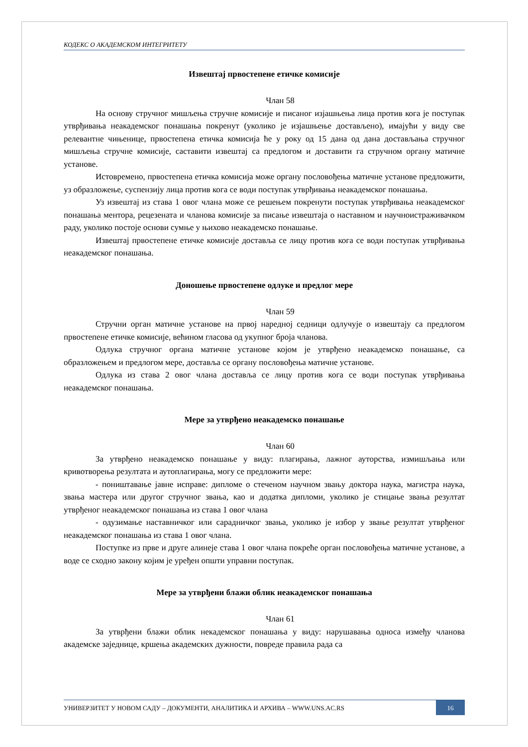КОДЕКС О АКАДЕМСКОМ ИНТЕГРИТЕТУ
Извештај првостепене етичке комисије
Члан 58
На основу стручног мишљења стручне комисије и писаног изјашњења лица против кога је поступак утврђивања неакадемског понашања покренут (уколико је изјашњење достављено), имајући у виду све релевантне чињенице, првостепена етичка комисија ће у року од 15 дана од дана достављања стручног мишљења стручне комисије, саставити извештај са предлогом и доставити га стручном органу матичне установе.
Истовремено, првостепена етичка комисија може органу пословођења матичне установе предложити, уз образложење, суспензију лица против кога се води поступак утврђивања неакадемског понашања.
Уз извештај из става 1 овог члана може се решењем покренути поступак утврђивања неакадемског понашања ментора, рецезената и чланова комисије за писање извештаја о наставном и научноистраживачком раду, уколико постоје основи сумње у њихово неакадемско понашање.
Извештај првостепене етичке комисије доставља се лицу против кога се води поступак утврђивања неакадемског понашања.
Доношење првостепене одлуке и предлог мере
Члан 59
Стручни орган матичне установе на првој наредној седници одлучује о извештају са предлогом првостепене етичке комисије, већином гласова од укупног броја чланова.
Одлука стручног органа матичне установе којом је утврђено неакадемско понашање, са образложењем и предлогом мере, доставља се органу пословођења матичне установе.
Одлука из става 2 овог члана доставља се лицу против кога се води поступак утврђивања неакадемског понашања.
Мере за утврђено неакадемско понашање
Члан 60
За утврђено неакадемско понашање у виду: плагирања, лажног ауторства, измишљања или кривотворења резултата и аутоплагирања, могу се предложити мере:
- поништавање јавне исправе: дипломе о стеченом научном звању доктора наука, магистра наука, звања мастера или другог стручног звања, као и додатка дипломи, уколико је стицање звања резултат утврђеног неакадемског понашања из става 1 овог члана
- одузимање наставничког или сарадничког звања, уколико је избор у звање резултат утврђеног неакадемског понашања из става 1 овог члана.
Поступке из прве и друге алинеје става 1 овог члана покреће орган пословођења матичне установе, а воде се сходно закону којим је уређен општи управни поступак.
Мере за утврђени блажи облик неакадемског понашања
Члан 61
За утврђени блажи облик некадемског понашања у виду: нарушавања односа између чланова академске заједнице, кршења академских дужности, повреде правила рада са
УНИВЕРЗИТЕТ У НОВОМ САДУ – ДОКУМЕНТИ, АНАЛИТИКА И АРХИВА – WWW.UNS.AC.RS
16